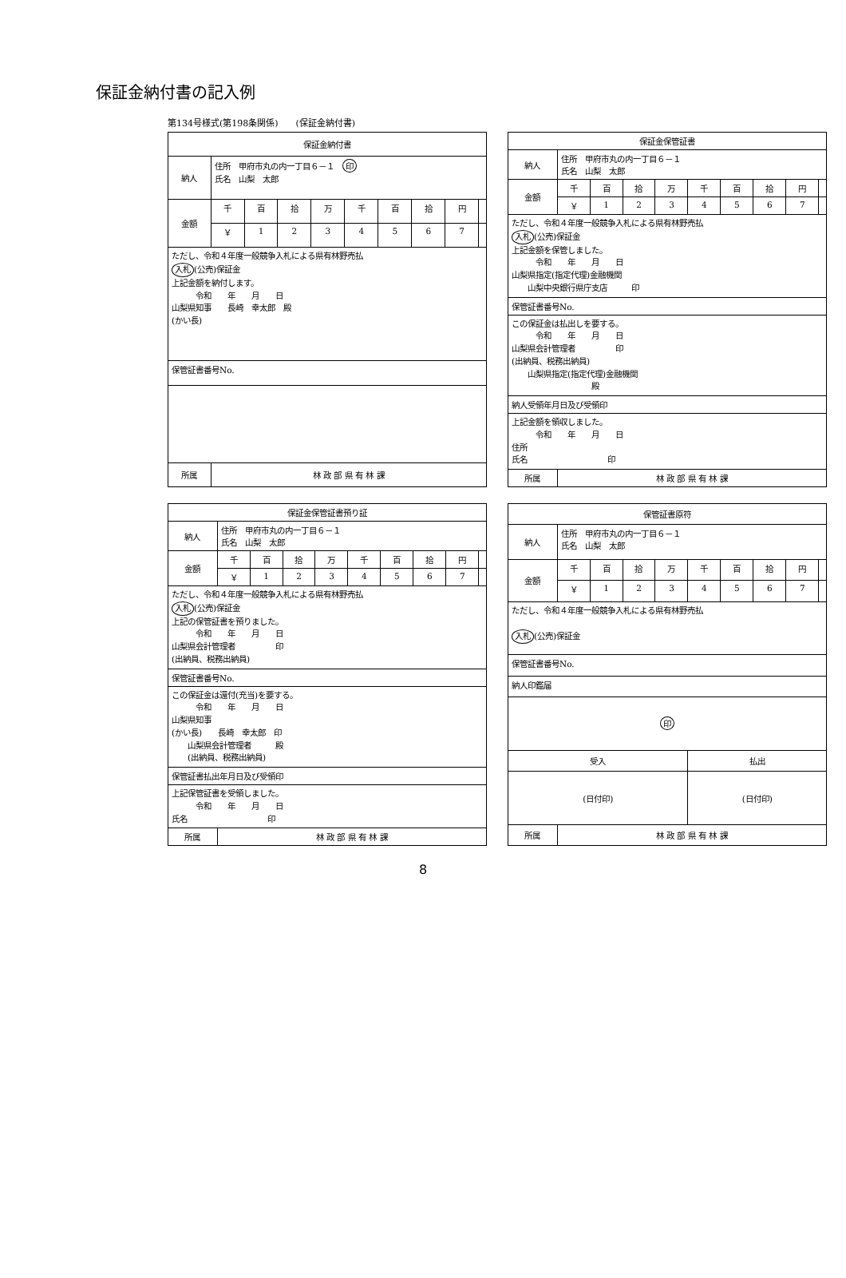保証金納付書の記入例
第134号様式(第198条関係)　　(保証金納付書)
| 保証金納付書 | | | | | | | | | |
| --- | --- | --- | --- | --- | --- | --- | --- | --- | --- |
| 納人 | 住所 甲府市丸の内一丁目６－１ 印 氏名 山梨 太郎 | | | | | | | | |
| 金額 | 千 | 百 | 拾 | 万 | 千 | 百 | 拾 | 円 | |
| | ￥ | 1 | 2 | 3 | 4 | 5 | 6 | 7 | |
| ただし、令和４年度一般競争入札による県有林野売払 入札 (公売)保証金 上記金額を納付します。 令和 年 月 日 山梨県知事 長崎 幸太郎 殿 (かい長) | | | | | | | | | |
| 保管証書番号No. | | | | | | | | | |
| 所属 | 林 政 部 県 有 林 課 | | | | | | | | |
| 保証金保管証書 | | | | | | | | | |
| --- | --- | --- | --- | --- | --- | --- | --- | --- | --- |
| 納人 | 住所 甲府市丸の内一丁目６－１ 氏名 山梨 太郎 | | | | | | | | |
| 金額 | 千 | 百 | 拾 | 万 | 千 | 百 | 拾 | 円 | |
| | ￥ | 1 | 2 | 3 | 4 | 5 | 6 | 7 | |
| ただし、令和４年度一般競争入札による県有林野売払 入札 (公売)保証金 上記金額を保管しました。 令和 年 月 日 山梨県指定(指定代理)金融機関 山梨中央銀行県庁支店 印 | | | | | | | | | |
| 保管証書番号No. | | | | | | | | | |
| この保証金は払出しを要する。 令和 年 月 日 山梨県会計管理者 印 (出納員、税務出納員) 山梨県指定(指定代理)金融機関 殿 | | | | | | | | | |
| 納人受領年月日及び受領印 | | | | | | | | | |
| 上記金額を領収しました。 令和 年 月 日 住所 氏名 印 | | | | | | | | | |
| 所属 | 林 政 部 県 有 林 課 | | | | | | | | |
| 保証金保管証書預り証 | | | | | | | | | |
| --- | --- | --- | --- | --- | --- | --- | --- | --- | --- |
| 納人 | 住所 甲府市丸の内一丁目６－１ 氏名 山梨 太郎 | | | | | | | | |
| 金額 | 千 | 百 | 拾 | 万 | 千 | 百 | 拾 | 円 | |
| | ￥ | 1 | 2 | 3 | 4 | 5 | 6 | 7 | |
| ただし、令和４年度一般競争入札による県有林野売払 入札 (公売)保証金 上記の保管証書を預りました。 令和 年 月 日 山梨県会計管理者 印 (出納員、税務出納員) | | | | | | | | | |
| 保管証書番号No. | | | | | | | | | |
| この保証金は還付(充当)を要する。 令和 年 月 日 山梨県知事 (かい長) 長崎 幸太郎 印 山梨県会計管理者 殿 (出納員、税務出納員) | | | | | | | | | |
| 保管証書払出年月日及び受領印 | | | | | | | | | |
| 上記保管証書を受領しました。 令和 年 月 日 氏名 印 | | | | | | | | | |
| 所属 | 林 政 部 県 有 林 課 | | | | | | | | |
| 保管証書原符 | | | | | | | | | |
| --- | --- | --- | --- | --- | --- | --- | --- | --- | --- |
| 納人 | 住所 甲府市丸の内一丁目６－１ 氏名 山梨 太郎 | | | | | | | | |
| 金額 | 千 | 百 | 拾 | 万 | 千 | 百 | 拾 | 円 | |
| | ￥ | 1 | 2 | 3 | 4 | 5 | 6 | 7 | |
| ただし、令和４年度一般競争入札による県有林野売払 入札 (公売)保証金 | | | | | | | | | |
| 保管証書番号No. | | | | | | | | | |
| 納人印鑑届 | | | | | | | | | |
| 印 | | | | | | | | | |
| 受入 | | | | | 払出 | | | | |
| (日付印) | | | | | (日付印) | | | | |
| 所属 | 林 政 部 県 有 林 課 | | | | | | | | |
8